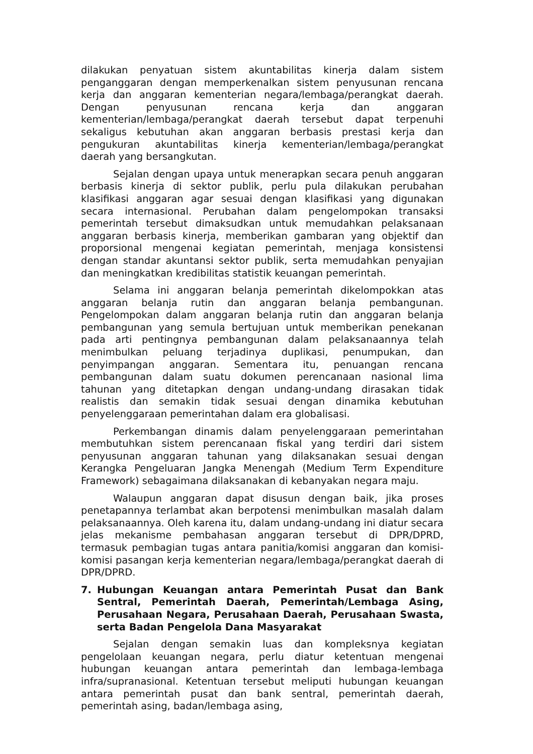dilakukan penyatuan sistem akuntabilitas kinerja dalam sistem penganggaran dengan memperkenalkan sistem penyusunan rencana kerja dan anggaran kementerian negara/lembaga/perangkat daerah. Dengan penyusunan rencana kerja dan anggaran kementerian/lembaga/perangkat daerah tersebut dapat terpenuhi sekaligus kebutuhan akan anggaran berbasis prestasi kerja dan pengukuran akuntabilitas kinerja kementerian/lembaga/perangkat daerah yang bersangkutan.
Sejalan dengan upaya untuk menerapkan secara penuh anggaran berbasis kinerja di sektor publik, perlu pula dilakukan perubahan klasifikasi anggaran agar sesuai dengan klasifikasi yang digunakan secara internasional. Perubahan dalam pengelompokan transaksi pemerintah tersebut dimaksudkan untuk memudahkan pelaksanaan anggaran berbasis kinerja, memberikan gambaran yang objektif dan proporsional mengenai kegiatan pemerintah, menjaga konsistensi dengan standar akuntansi sektor publik, serta memudahkan penyajian dan meningkatkan kredibilitas statistik keuangan pemerintah.
Selama ini anggaran belanja pemerintah dikelompokkan atas anggaran belanja rutin dan anggaran belanja pembangunan. Pengelompokan dalam anggaran belanja rutin dan anggaran belanja pembangunan yang semula bertujuan untuk memberikan penekanan pada arti pentingnya pembangunan dalam pelaksanaannya telah menimbulkan peluang terjadinya duplikasi, penumpukan, dan penyimpangan anggaran. Sementara itu, penuangan rencana pembangunan dalam suatu dokumen perencanaan nasional lima tahunan yang ditetapkan dengan undang-undang dirasakan tidak realistis dan semakin tidak sesuai dengan dinamika kebutuhan penyelenggaraan pemerintahan dalam era globalisasi.
Perkembangan dinamis dalam penyelenggaraan pemerintahan membutuhkan sistem perencanaan fiskal yang terdiri dari sistem penyusunan anggaran tahunan yang dilaksanakan sesuai dengan Kerangka Pengeluaran Jangka Menengah (Medium Term Expenditure Framework) sebagaimana dilaksanakan di kebanyakan negara maju.
Walaupun anggaran dapat disusun dengan baik, jika proses penetapannya terlambat akan berpotensi menimbulkan masalah dalam pelaksanaannya. Oleh karena itu, dalam undang-undang ini diatur secara jelas mekanisme pembahasan anggaran tersebut di DPR/DPRD, termasuk pembagian tugas antara panitia/komisi anggaran dan komisi-komisi pasangan kerja kementerian negara/lembaga/perangkat daerah di DPR/DPRD.
7. Hubungan Keuangan antara Pemerintah Pusat dan Bank Sentral, Pemerintah Daerah, Pemerintah/Lembaga Asing, Perusahaan Negara, Perusahaan Daerah, Perusahaan Swasta, serta Badan Pengelola Dana Masyarakat
Sejalan dengan semakin luas dan kompleksnya kegiatan pengelolaan keuangan negara, perlu diatur ketentuan mengenai hubungan keuangan antara pemerintah dan lembaga-lembaga infra/supranasional. Ketentuan tersebut meliputi hubungan keuangan antara pemerintah pusat dan bank sentral, pemerintah daerah, pemerintah asing, badan/lembaga asing,